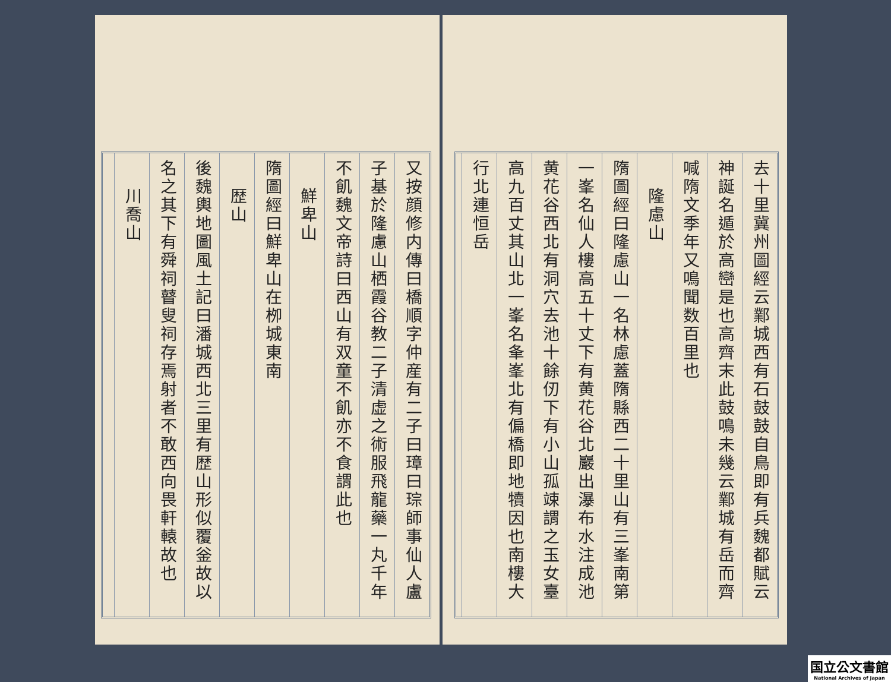去十里冀州圖經云鄴城西有石鼓鼓自鳥即有兵魏都賦云
神誕名遁於高巒是也高齊末此鼓鳴未幾云鄴城有岳而齊
喊隋文季年又鳴聞数百里也
隆慮山
隋圖經曰隆慮山一名林慮蓋隋縣西二十里山有三峯南第
一峯名仙人樓高五十丈下有黄花谷北巖出瀑布水注成池
黄花谷西北有洞穴去池十餘仞下有小山孤竦謂之玉女臺
高九百丈其山北一峯名夆峯北有偏橋即地犢因也南樓大
行北連恒岳
又按顔修内傳曰橋順字仲産有二子曰璋曰琮師事仙人盧
子基於隆慮山栖霞谷教二子清虚之術服飛龍藥一丸千年
不飢魏文帝詩曰西山有双童不飢亦不食謂此也
鮮卑山
隋圖經曰鮮卑山在栁城東南
歴山
後魏輿地圖風土記曰潘城西北三里有歴山形似覆釡故以
名之其下有舜祠瞽叟祠存焉射者不敢西向畏軒轅故也
川喬山
国立公文書館
National Archives of Japan